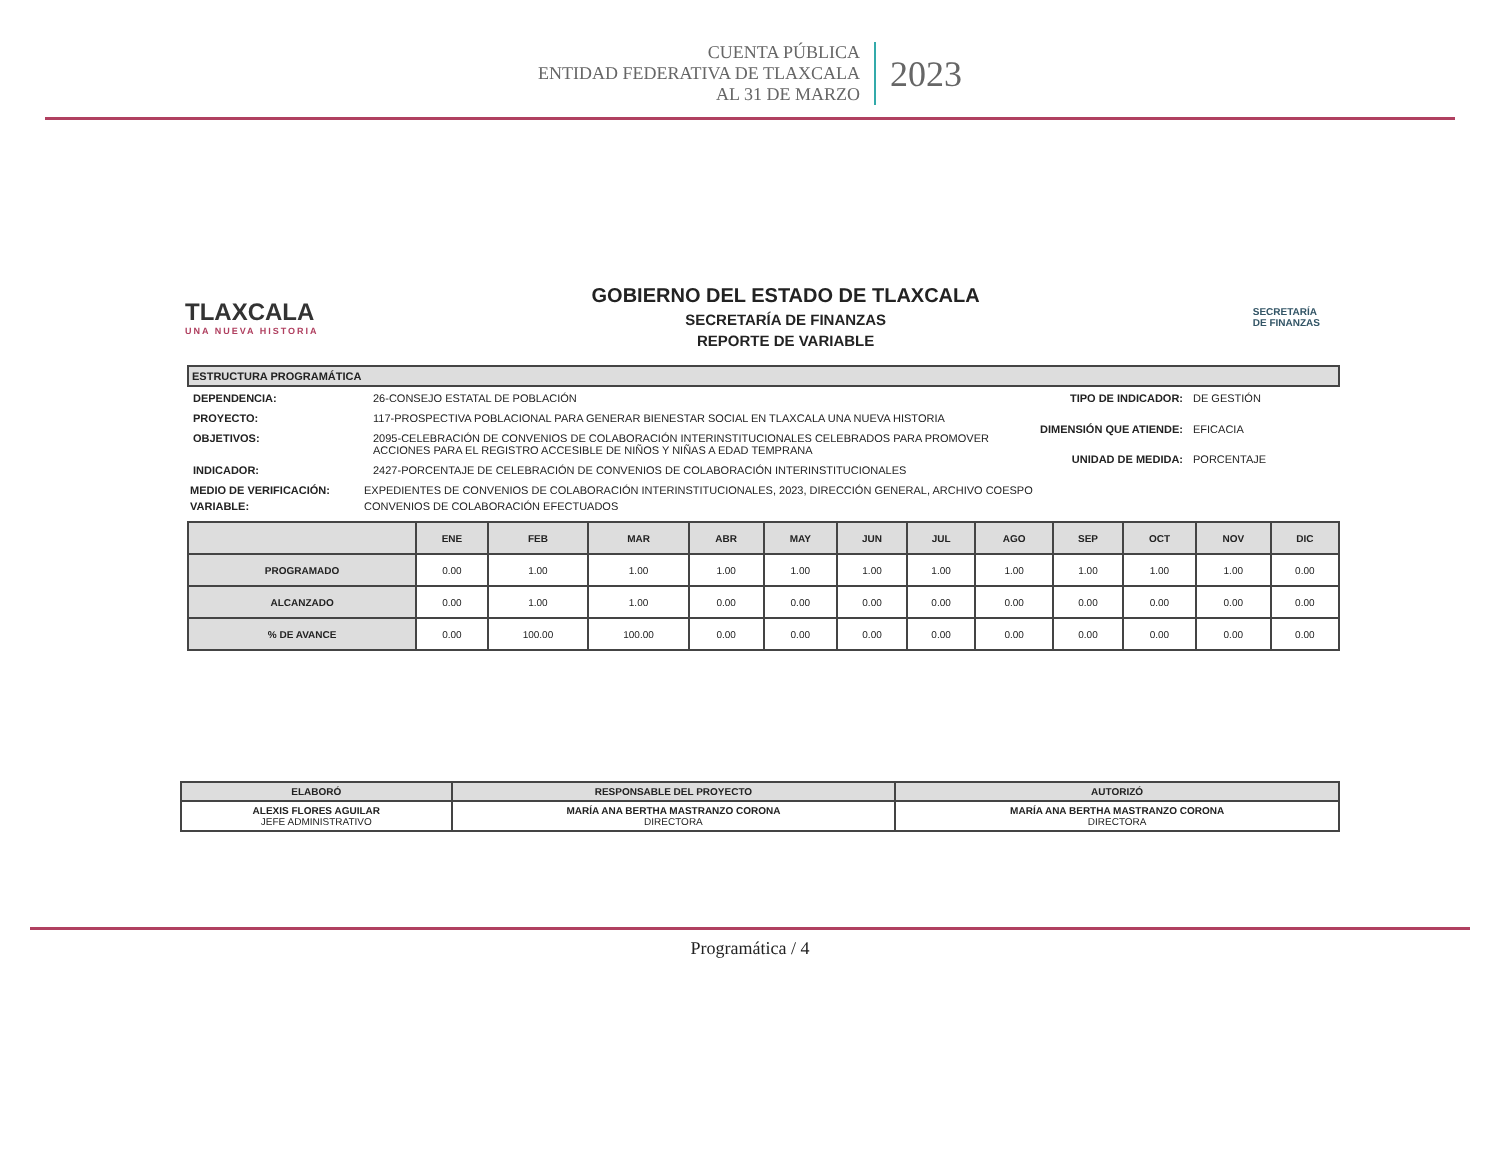CUENTA PÚBLICA
ENTIDAD FEDERATIVA DE TLAXCALA
AL 31 DE MARZO
2023
TLAXCALA
UNA NUEVA HISTORIA
GOBIERNO DEL ESTADO DE TLAXCALA
SECRETARÍA DE FINANZAS
REPORTE DE VARIABLE
SECRETARÍA
DE FINANZAS
ESTRUCTURA PROGRAMÁTICA
| DEPENDENCIA: | 26-CONSEJO ESTATAL DE POBLACIÓN |
| PROYECTO: | 117-PROSPECTIVA POBLACIONAL PARA GENERAR BIENESTAR SOCIAL EN TLAXCALA UNA NUEVA HISTORIA |
| OBJETIVOS: | 2095-CELEBRACIÓN DE CONVENIOS DE COLABORACIÓN INTERINSTITUCIONALES CELEBRADOS PARA PROMOVER ACCIONES PARA EL REGISTRO ACCESIBLE DE NIÑOS Y NIÑAS A EDAD TEMPRANA |
| INDICADOR: | 2427-PORCENTAJE DE CELEBRACIÓN DE CONVENIOS DE COLABORACIÓN INTERINSTITUCIONALES |
| TIPO DE INDICADOR: | DE GESTIÓN |
| DIMENSIÓN QUE ATIENDE: | EFICACIA |
| UNIDAD DE MEDIDA: | PORCENTAJE |
| MEDIO DE VERIFICACIÓN: | EXPEDIENTES DE CONVENIOS DE COLABORACIÓN INTERINSTITUCIONALES, 2023, DIRECCIÓN GENERAL, ARCHIVO COESPO |
| VARIABLE: | CONVENIOS DE COLABORACIÓN EFECTUADOS |
| | ENE | FEB | MAR | ABR | MAY | JUN | JUL | AGO | SEP | OCT | NOV | DIC |
| --- | --- | --- | --- | --- | --- | --- | --- | --- | --- | --- | --- | --- |
| PROGRAMADO | 0.00 | 1.00 | 1.00 | 1.00 | 1.00 | 1.00 | 1.00 | 1.00 | 1.00 | 1.00 | 1.00 | 0.00 |
| ALCANZADO | 0.00 | 1.00 | 1.00 | 0.00 | 0.00 | 0.00 | 0.00 | 0.00 | 0.00 | 0.00 | 0.00 | 0.00 |
| % DE AVANCE | 0.00 | 100.00 | 100.00 | 0.00 | 0.00 | 0.00 | 0.00 | 0.00 | 0.00 | 0.00 | 0.00 | 0.00 |
| ELABORÓ | RESPONSABLE DEL PROYECTO | AUTORIZÓ |
| --- | --- | --- |
| ALEXIS FLORES AGUILAR JEFE ADMINISTRATIVO | MARÍA ANA BERTHA MASTRANZO CORONA DIRECTORA | MARÍA ANA BERTHA MASTRANZO CORONA DIRECTORA |
Programática / 4